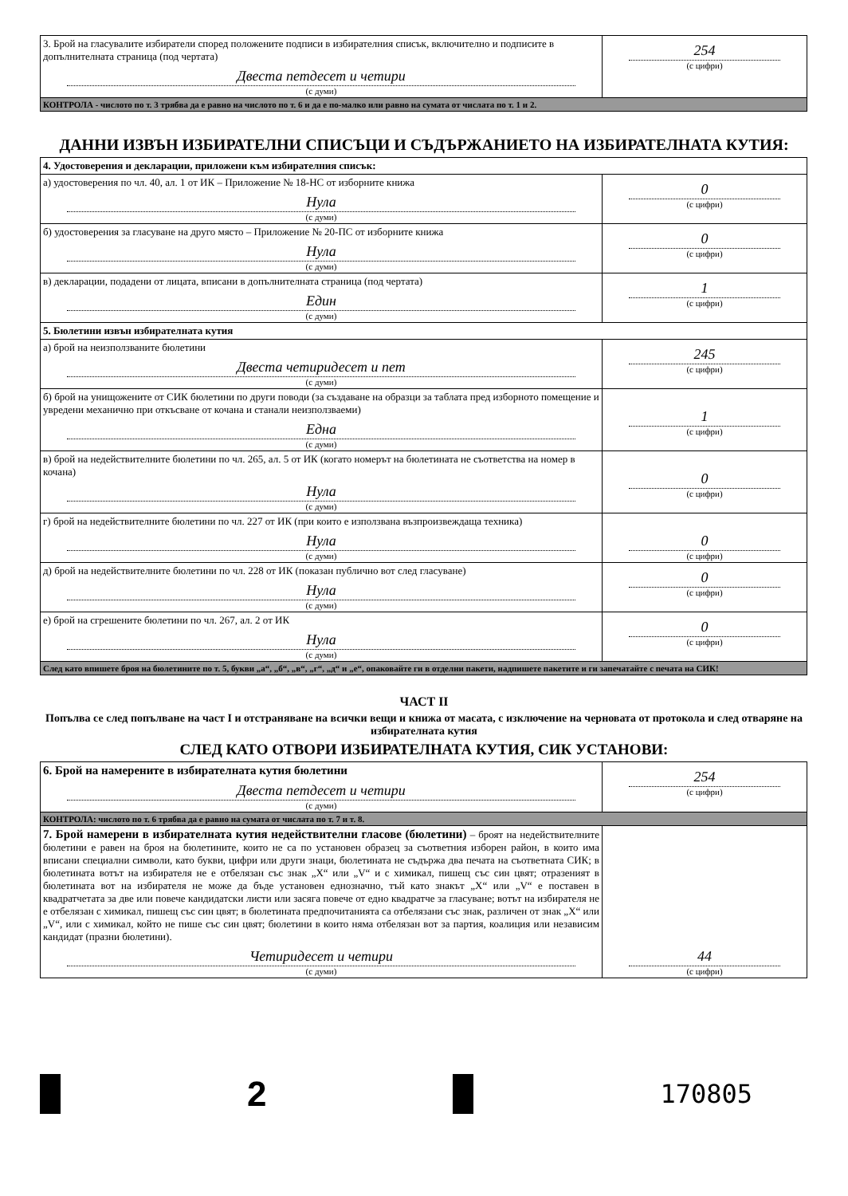| 3. Брой на гласувалите избиратели според положените подписи в избирателния списък, включително и подписите в допълнителната страница (под чертата) Двеста петдесет и четири (с думи) | 254 (с цифри) |
| КОНТРОЛА - числото по т. 3 трябва да е равно на числото по т. 6 и да е по-малко или равно на сумата от числата по т. 1 и 2. | |
ДАННИ ИЗВЪН ИЗБИРАТЕЛНИ СПИСЪЦИ И СЪДЪРЖАНИЕТО НА ИЗБИРАТЕЛНАТА КУТИЯ:
| 4. Удостоверения и декларации, приложени към избирателния списък: | |
| а) удостоверения по чл. 40, ал. 1 от ИК – Приложение № 18-НС от изборните книжа Нула (с думи) | 0 (с цифри) |
| б) удостоверения за гласуване на друго място – Приложение № 20-ПС от изборните книжа Нула (с думи) | 0 (с цифри) |
| в) декларации, подадени от лицата, вписани в допълнителната страница (под чертата) Един (с думи) | 1 (с цифри) |
| 5. Бюлетини извън избирателната кутия | |
| а) брой на неизползваните бюлетини Двеста четиридесет и пет (с думи) | 245 (с цифри) |
| б) брой на унищожените от СИК бюлетини по други поводи (за създаване на образци за таблата пред изборното помещение и увредени механично при откъсване от кочана и станали неизползваеми) Една (с думи) | 1 (с цифри) |
| в) брой на недействителните бюлетини по чл. 265, ал. 5 от ИК (когато номерът на бюлетината не съответства на номер в кочана) Нула (с думи) | 0 (с цифри) |
| г) брой на недействителните бюлетини по чл. 227 от ИК (при които е използвана възпроизвеждаща техника) Нула (с думи) | 0 (с цифри) |
| д) брой на недействителните бюлетини по чл. 228 от ИК (показан публично вот след гласуване) Нула (с думи) | 0 (с цифри) |
| е) брой на сгрешените бюлетини по чл. 267, ал. 2 от ИК Нула (с думи) | 0 (с цифри) |
| След като впишете броя на бюлетините по т. 5, букви „а“, „б“, „в“, „г“, „д“ и „е“, опаковайте ги в отделни пакети, надпишете пакетите и ги запечатайте с печата на СИК! | |
ЧАСТ II
Попълва се след попълване на част I и отстраняване на всички вещи и книжа от масата, с изключение на черновата от протокола и след отваряне на избирателната кутия
СЛЕД КАТО ОТВОРИ ИЗБИРАТЕЛНАТА КУТИЯ, СИК УСТАНОВИ:
| 6. Брой на намерените в избирателната кутия бюлетини Двеста петдесет и четири (с думи) | 254 (с цифри) |
| КОНТРОЛА: числото по т. 6 трябва да е равно на сумата от числата по т. 7 и т. 8. | |
| 7. Брой намерени в избирателната кутия недействителни гласове (бюлетини) – броят на недействителните бюлетини е равен на броя на бюлетините, които не са по установен образец за съответния изборен район, в които има вписани специални символи, като букви, цифри или други знаци, бюлетината не съдържа два печата на съответната СИК; в бюлетината вотът на избирателя не е отбелязан със знак „X“ или „V“ и с химикал, пишещ със син цвят; отразеният в бюлетината вот на избирателя не може да бъде установен еднозначно, тъй като знакът „X“ или „V“ е поставен в квадратчетата за две или повече кандидатски листи или засяга повече от едно квадратче за гласуване; вотът на избирателя не е отбелязан с химикал, пишещ със син цвят; в бюлетината предпочитанията са отбелязани със знак, различен от знак „X“ или „V“, или с химикал, който не пише със син цвят; бюлетини в които няма отбелязан вот за партия, коалиция или независим кандидат (празни бюлетини). Четиридесет и четири (с думи) | 44 (с цифри) |
2
170805